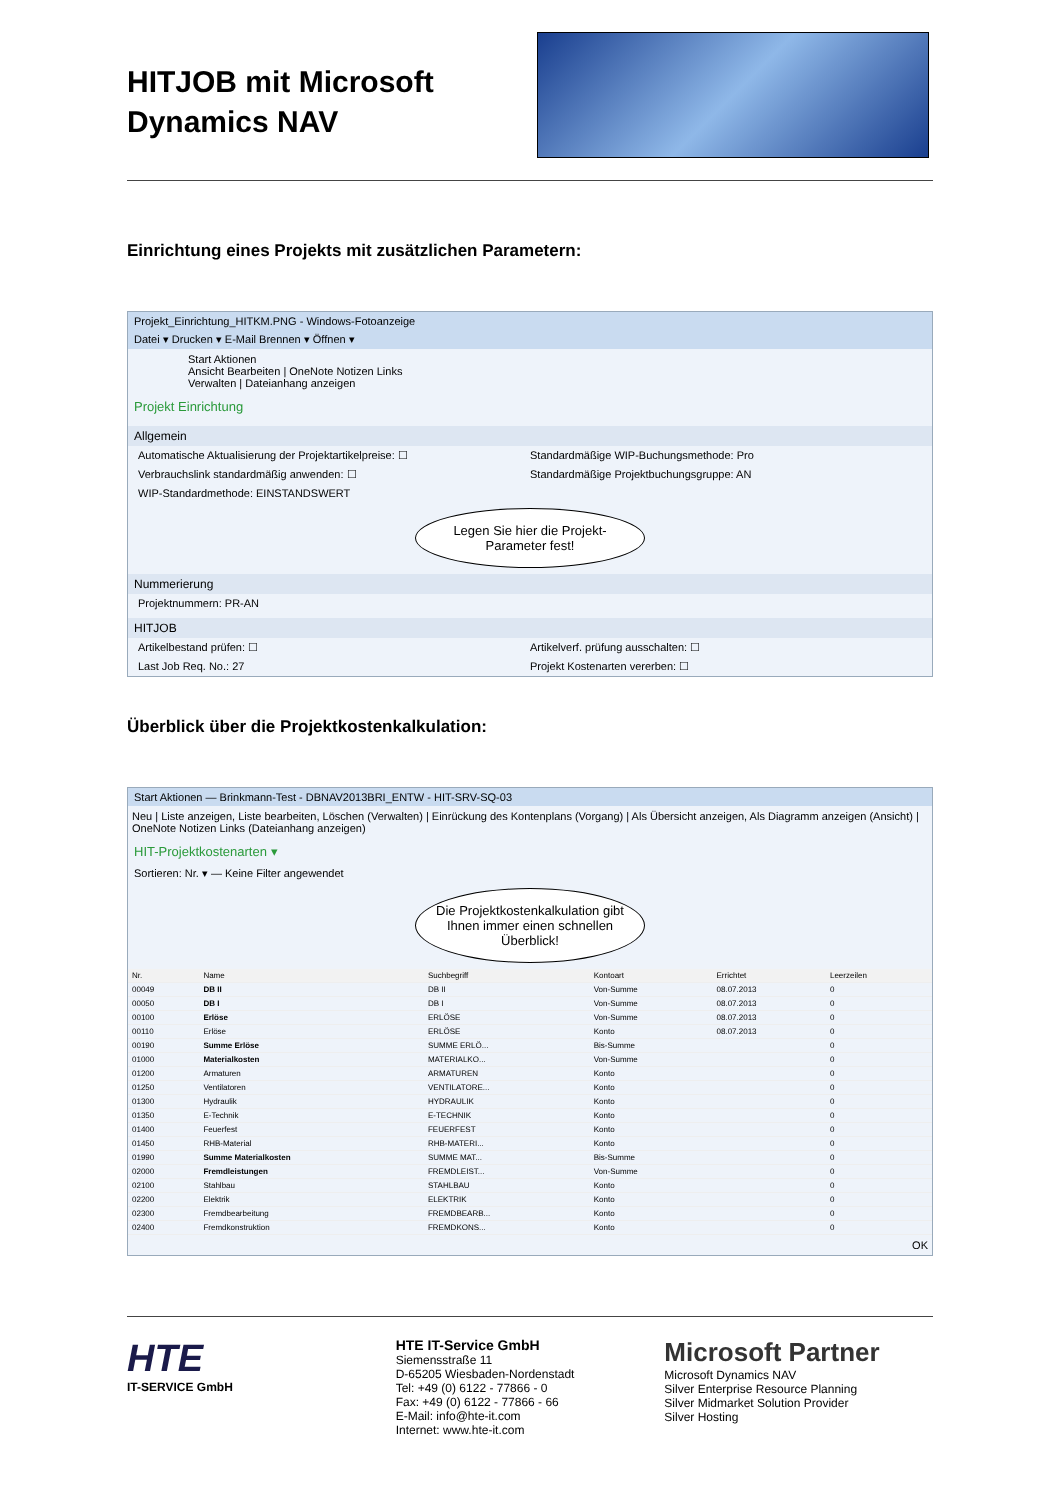HITJOB mit Microsoft Dynamics NAV
Einrichtung eines Projekts mit zusätzlichen Parametern:
Projekt_Einrichtung_HITKM.PNG - Windows-Fotoanzeige
Datei ▾ Drucken ▾ E-Mail Brennen ▾ Öffnen ▾
Start Aktionen
Ansicht Bearbeiten | OneNote Notizen Links
Verwalten | Dateianhang anzeigen
Projekt Einrichtung
Allgemein
Automatische Aktualisierung der Projektartikelpreise: ☐ Standardmäßige WIP-Buchungsmethode: Pro
Verbrauchslink standardmäßig anwenden: ☐ Standardmäßige Projektbuchungsgruppe: AN
WIP-Standardmethode: EINSTANDSWERT
Legen Sie hier die Projekt-Parameter fest!
Nummerierung
Projektnummern: PR-AN
HITJOB
Artikelbestand prüfen: ☐ Artikelverf. prüfung ausschalten: ☐
Last Job Req. No.: 27 Projekt Kostenarten vererben: ☐
Überblick über die Projektkostenkalkulation:
Start Aktionen — Brinkmann-Test - DBNAV2013BRI_ENTW - HIT-SRV-SQ-03
Neu | Liste anzeigen, Liste bearbeiten, Löschen (Verwalten) | Einrückung des Kontenplans (Vorgang) | Als Übersicht anzeigen, Als Diagramm anzeigen (Ansicht) | OneNote Notizen Links (Dateianhang anzeigen)
HIT-Projektkostenarten ▾
Sortieren: Nr. ▾ — Keine Filter angewendet
Die Projektkostenkalkulation gibt Ihnen immer einen schnellen Überblick!
| Nr. | Name | Suchbegriff | Kontoart | Errichtet | Leerzeilen |
| --- | --- | --- | --- | --- | --- |
| 00049 | DB II | DB II | Von-Summe | 08.07.2013 | 0 |
| 00050 | DB I | DB I | Von-Summe | 08.07.2013 | 0 |
| 00100 | Erlöse | ERLÖSE | Von-Summe | 08.07.2013 | 0 |
| 00110 | Erlöse | ERLÖSE | Konto | 08.07.2013 | 0 |
| 00190 | Summe Erlöse | SUMME ERLÖ... | Bis-Summe | | 0 |
| 01000 | Materialkosten | MATERIALKO... | Von-Summe | | 0 |
| 01200 | Armaturen | ARMATUREN | Konto | | 0 |
| 01250 | Ventilatoren | VENTILATORE... | Konto | | 0 |
| 01300 | Hydraulik | HYDRAULIK | Konto | | 0 |
| 01350 | E-Technik | E-TECHNIK | Konto | | 0 |
| 01400 | Feuerfest | FEUERFEST | Konto | | 0 |
| 01450 | RHB-Material | RHB-MATERI... | Konto | | 0 |
| 01990 | Summe Materialkosten | SUMME MAT... | Bis-Summe | | 0 |
| 02000 | Fremdleistungen | FREMDLEIST... | Von-Summe | | 0 |
| 02100 | Stahlbau | STAHLBAU | Konto | | 0 |
| 02200 | Elektrik | ELEKTRIK | Konto | | 0 |
| 02300 | Fremdbearbeitung | FREMDBEARB... | Konto | | 0 |
| 02400 | Fremdkonstruktion | FREMDKONS... | Konto | | 0 |
OK
HTE
IT-SERVICE GmbH
HTE IT-Service GmbH
Siemensstraße 11
D-65205 Wiesbaden-Nordenstadt
Tel: +49 (0) 6122 - 77866 - 0
Fax: +49 (0) 6122 - 77866 - 66
E-Mail: info@hte-it.com
Internet: www.hte-it.com
Microsoft Partner
Microsoft Dynamics NAV
Silver Enterprise Resource Planning
Silver Midmarket Solution Provider
Silver Hosting